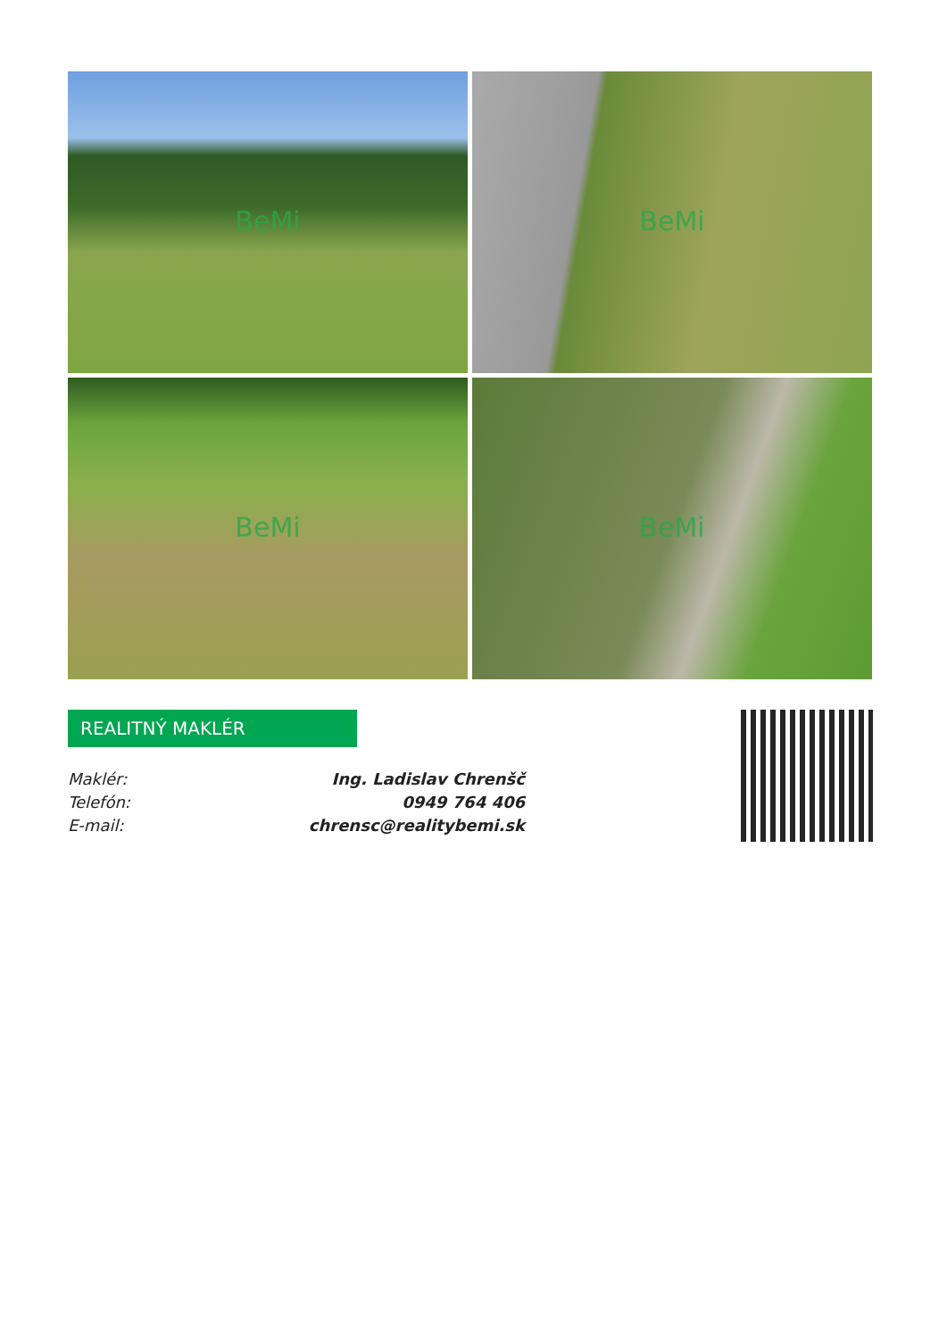BeMi
BeMi
BeMi
BeMi
REALITNÝ MAKLÉR
Maklér: Ing. Ladislav Chrenšč
Telefón: 0949 764 406
E-mail: chrensc@realitybemi.sk